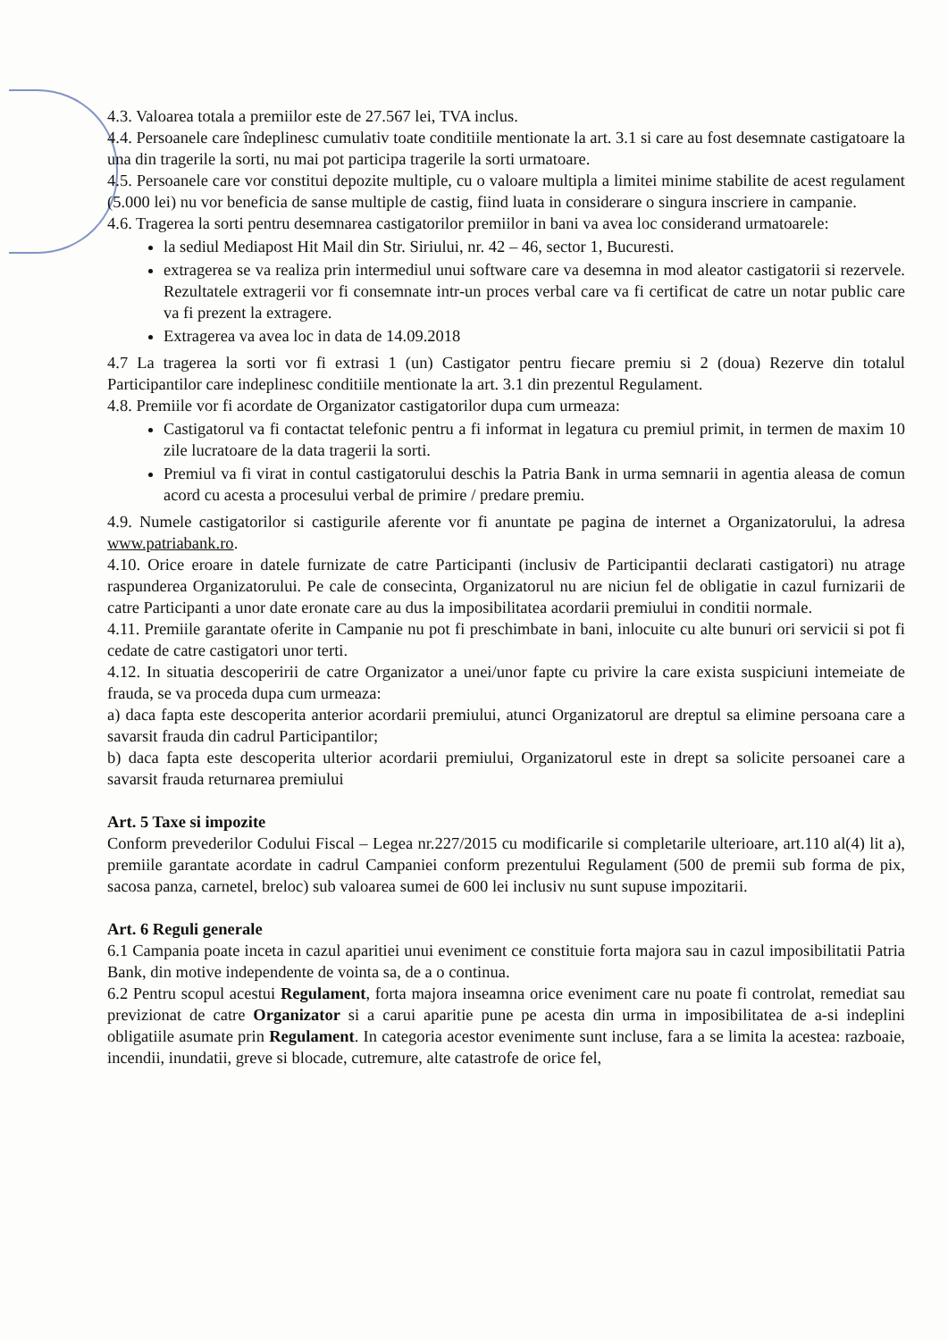4.3. Valoarea totala a premiilor este de 27.567 lei, TVA inclus.
4.4. Persoanele care îndeplinesc cumulativ toate conditiile mentionate la art. 3.1 si care au fost desemnate castigatoare la una din tragerile la sorti, nu mai pot participa tragerile la sorti urmatoare.
4.5. Persoanele care vor constitui depozite multiple, cu o valoare multipla a limitei minime stabilite de acest regulament (5.000 lei) nu vor beneficia de sanse multiple de castig, fiind luata in considerare o singura inscriere in campanie.
4.6. Tragerea la sorti pentru desemnarea castigatorilor premiilor in bani va avea loc considerand urmatoarele:
la sediul Mediapost Hit Mail din Str. Siriului, nr. 42 – 46, sector 1, Bucuresti.
extragerea se va realiza prin intermediul unui software care va desemna in mod aleator castigatorii si rezervele. Rezultatele extragerii vor fi consemnate intr-un proces verbal care va fi certificat de catre un notar public care va fi prezent la extragere.
Extragerea va avea loc in data de 14.09.2018
4.7 La tragerea la sorti vor fi extrasi 1 (un) Castigator pentru fiecare premiu si 2 (doua) Rezerve din totalul Participantilor care indeplinesc conditiile mentionate la art. 3.1 din prezentul Regulament.
4.8. Premiile vor fi acordate de Organizator castigatorilor dupa cum urmeaza:
Castigatorul va fi contactat telefonic pentru a fi informat in legatura cu premiul primit, in termen de maxim 10 zile lucratoare de la data tragerii la sorti.
Premiul va fi virat in contul castigatorului deschis la Patria Bank in urma semnarii in agentia aleasa de comun acord cu acesta a procesului verbal de primire / predare premiu.
4.9. Numele castigatorilor si castigurile aferente vor fi anuntate pe pagina de internet a Organizatorului, la adresa www.patriabank.ro.
4.10. Orice eroare in datele furnizate de catre Participanti (inclusiv de Participantii declarati castigatori) nu atrage raspunderea Organizatorului. Pe cale de consecinta, Organizatorul nu are niciun fel de obligatie in cazul furnizarii de catre Participanti a unor date eronate care au dus la imposibilitatea acordarii premiului in conditii normale.
4.11. Premiile garantate oferite in Campanie nu pot fi preschimbate in bani, inlocuite cu alte bunuri ori servicii si pot fi cedate de catre castigatori unor terti.
4.12. In situatia descoperirii de catre Organizator a unei/unor fapte cu privire la care exista suspiciuni intemeiate de frauda, se va proceda dupa cum urmeaza:
a) daca fapta este descoperita anterior acordarii premiului, atunci Organizatorul are dreptul sa elimine persoana care a savarsit frauda din cadrul Participantilor;
b) daca fapta este descoperita ulterior acordarii premiului, Organizatorul este in drept sa solicite persoanei care a savarsit frauda returnarea premiului
Art. 5 Taxe si impozite
Conform prevederilor Codului Fiscal – Legea nr.227/2015 cu modificarile si completarile ulterioare, art.110 al(4) lit a), premiile garantate acordate in cadrul Campaniei conform prezentului Regulament (500 de premii sub forma de pix, sacosa panza, carnetel, breloc) sub valoarea sumei de 600 lei inclusiv nu sunt supuse impozitarii.
Art. 6 Reguli generale
6.1 Campania poate inceta in cazul aparitiei unui eveniment ce constituie forta majora sau in cazul imposibilitatii Patria Bank, din motive independente de vointa sa, de a o continua.
6.2 Pentru scopul acestui Regulament, forta majora inseamna orice eveniment care nu poate fi controlat, remediat sau previzionat de catre Organizator si a carui aparitie pune pe acesta din urma in imposibilitatea de a-si indeplini obligatiile asumate prin Regulament. In categoria acestor evenimente sunt incluse, fara a se limita la acestea: razboaie, incendii, inundatii, greve si blocade, cutremure, alte catastrofe de orice fel,